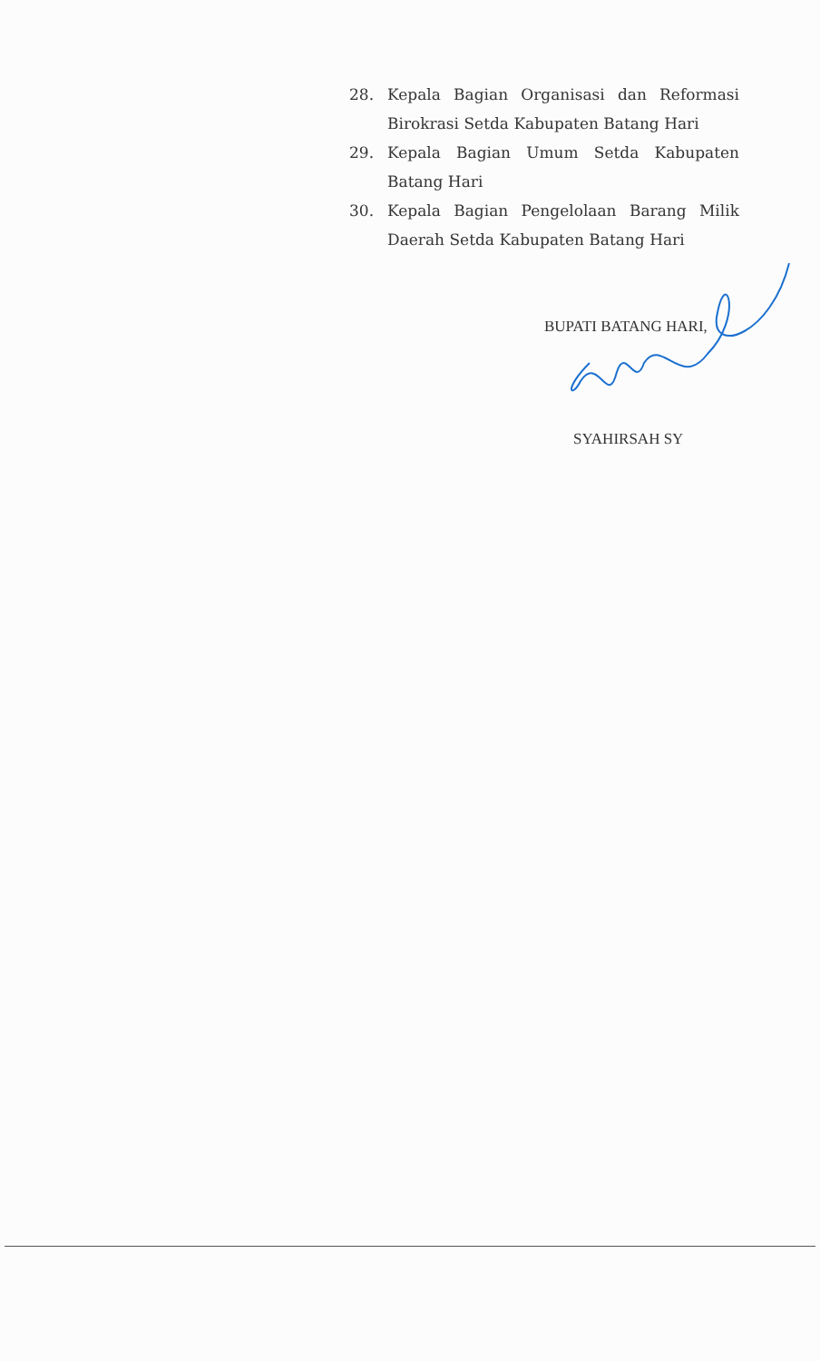28. Kepala Bagian Organisasi dan Reformasi Birokrasi Setda Kabupaten Batang Hari
29. Kepala Bagian Umum Setda Kabupaten Batang Hari
30. Kepala Bagian Pengelolaan Barang Milik Daerah Setda Kabupaten Batang Hari
BUPATI BATANG HARI,
SYAHIRSAH SY